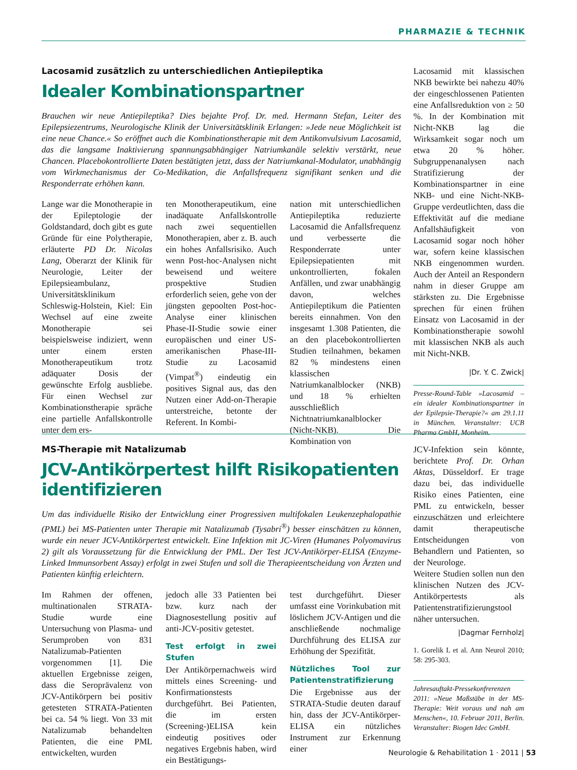PHARMAZIE & TECHNIK
Lacosamid zusätzlich zu unterschiedlichen Antiepileptika
Idealer Kombinationspartner
Brauchen wir neue Antiepileptika? Dies bejahte Prof. Dr. med. Hermann Stefan, Leiter des Epilepsiezentrums, Neurologische Klinik der Universitätsklinik Erlangen: »Jede neue Möglichkeit ist eine neue Chance.« So eröffnet auch die Kombinationstherapie mit dem Antikonvulsivum Lacosamid, das die langsame Inaktivierung spannungsabhängiger Natriumkanäle selektiv verstärkt, neue Chancen. Placebokontrollierte Daten bestätigten jetzt, dass der Natriumkanal-Modulator, unabhängig vom Wirkmechanismus der Co-Medikation, die Anfallsfrequenz signifikant senken und die Responderrate erhöhen kann.
Lange war die Monotherapie in der Epileptologie der Goldstandard, doch gibt es gute Gründe für eine Polytherapie, erläuterte PD Dr. Nicolas Lang, Oberarzt der Klinik für Neurologie, Leiter der Epilepsieambulanz, Universitätsklinikum Schleswig-Holstein, Kiel: Ein Wechsel auf eine zweite Monotherapie sei beispielsweise indiziert, wenn unter einem ersten Monotherapeutikum trotz adäquater Dosis der gewünschte Erfolg ausbliebe. Für einen Wechsel zur Kombinationstherapie spräche eine partielle Anfallskontrolle unter dem ers-
ten Monotherapeutikum, eine inadäquate Anfallskontrolle nach zwei sequentiellen Monotherapien, aber z. B. auch ein hohes Anfallsrisiko. Auch wenn Post-hoc-Analysen nicht beweisend und weitere prospektive Studien erforderlich seien, gehe von der jüngsten gepoolten Post-hoc-Analyse einer klinischen Phase-II-Studie sowie einer europäischen und einer US-amerikanischen Phase-III-Studie zu Lacosamid (Vimpat<sup>®</sup>) eindeutig ein positives Signal aus, das den Nutzen einer Add-on-Therapie unterstreiche, betonte der Referent. In Kombi-
nation mit unterschiedlichen Antiepileptika reduzierte Lacosamid die Anfallsfrequenz und verbesserte die Responderrate unter Epilepsiepatienten mit unkontrollierten, fokalen Anfällen, und zwar unabhängig davon, welches Antiepileptikum die Patienten bereits einnahmen. Von den insgesamt 1.308 Patienten, die an den placebokontrollierten Studien teilnahmen, bekamen 82 % mindestens einen klassischen Natriumkanalblocker (NKB) und 18 % erhielten ausschließlich Nichtnatriumkanalblocker (Nicht-NKB). Die Kombination von
Lacosamid mit klassischen NKB bewirkte bei nahezu 40% der eingeschlossenen Patienten eine Anfallsreduktion von ≥ 50 %. In der Kombination mit Nicht-NKB lag die Wirksamkeit sogar noch um etwa 20 % höher. Subgruppenanalysen nach Stratifizierung der Kombinationspartner in eine NKB- und eine Nicht-NKB-Gruppe verdeutlichten, dass die Effektivität auf die mediane Anfallshäufigkeit von Lacosamid sogar noch höher war, sofern keine klassischen NKB eingenommen wurden. Auch der Anteil an Respondern nahm in dieser Gruppe am stärksten zu. Die Ergebnisse sprechen für einen frühen Einsatz von Lacosamid in der Kombinationstherapie sowohl mit klassischen NKB als auch mit Nicht-NKB.
|Dr. Y. C. Zwick|
Presse-Round-Table »Lacosamid – ein idealer Kombinationspartner in der Epilepsie-Therapie?« am 29.1.11 in München. Veranstalter: UCB Pharma GmbH, Monheim.
MS-Therapie mit Natalizumab
JCV-Antikörpertest hilft Risikopatienten identifizieren
Um das individuelle Risiko der Entwicklung einer Progressiven multifokalen Leukenzephalopathie (PML) bei MS-Patienten unter Therapie mit Natalizumab (Tysabri<sup>®</sup>) besser einschätzen zu können, wurde ein neuer JCV-Antikörpertest entwickelt. Eine Infektion mit JC-Viren (Humanes Polyomavirus 2) gilt als Voraussetzung für die Entwicklung der PML. Der Test JCV-Antikörper-ELISA (Enzyme-Linked Immunsorbent Assay) erfolgt in zwei Stufen und soll die Therapieentscheidung von Ärzten und Patienten künftig erleichtern.
Im Rahmen der offenen, multinationalen STRATA-Studie wurde eine Untersuchung von Plasma- und Serumproben von 831 Natalizumab-Patienten vorgenommen [1]. Die aktuellen Ergebnisse zeigen, dass die Seroprävalenz von JCV-Antikörpern bei positiv getesteten STRATA-Patienten bei ca. 54 % liegt. Von 33 mit Natalizumab behandelten Patienten, die eine PML entwickelten, wurden
jedoch alle 33 Patienten bei bzw. kurz nach der Diagnosestellung positiv auf anti-JCV-positiv getestet.
Test erfolgt in zwei Stufen
Der Antikörpernachweis wird mittels eines Screening- und Konfirmationstests durchgeführt. Bei Patienten, die im ersten (Screening-)ELISA kein eindeutig positives oder negatives Ergebnis haben, wird ein Bestätigungs-
test durchgeführt. Dieser umfasst eine Vorinkubation mit löslichem JCV-Antigen und die anschließende nochmalige Durchführung des ELISA zur Erhöhung der Spezifität.
Nützliches Tool zur Patienten­stratifizierung
Die Ergebnisse aus der STRATA-Studie deuten darauf hin, dass der JCV-Antikörper-ELISA ein nützliches Instrument zur Erkennung einer
JCV-Infektion sein könnte, berichtete Prof. Dr. Orhan Aktas, Düsseldorf. Er trage dazu bei, das individuelle Risiko eines Patienten, eine PML zu entwickeln, besser einzuschätzen und erleichtere damit therapeutische Entscheidungen von Behandlern und Patienten, so der Neurologe.
Weitere Studien sollen nun den klinischen Nutzen des JCV-Antikörpertests als Patientenstratifizierungstool näher untersuchen.
|Dagmar Fernholz|
1. Gorelik L et al. Ann Neurol 2010; 58: 295-303.
Jahresauftakt-Pressekonfrerenzen 2011: »Neue Maßstäbe in der MS-Therapie: Weit voraus und nah am Menschen«, 10. Februar 2011, Berlin. Veranstalter: Biogen Idec GmbH.
Neurologie & Rehabilitation 1 · 2011 | 53